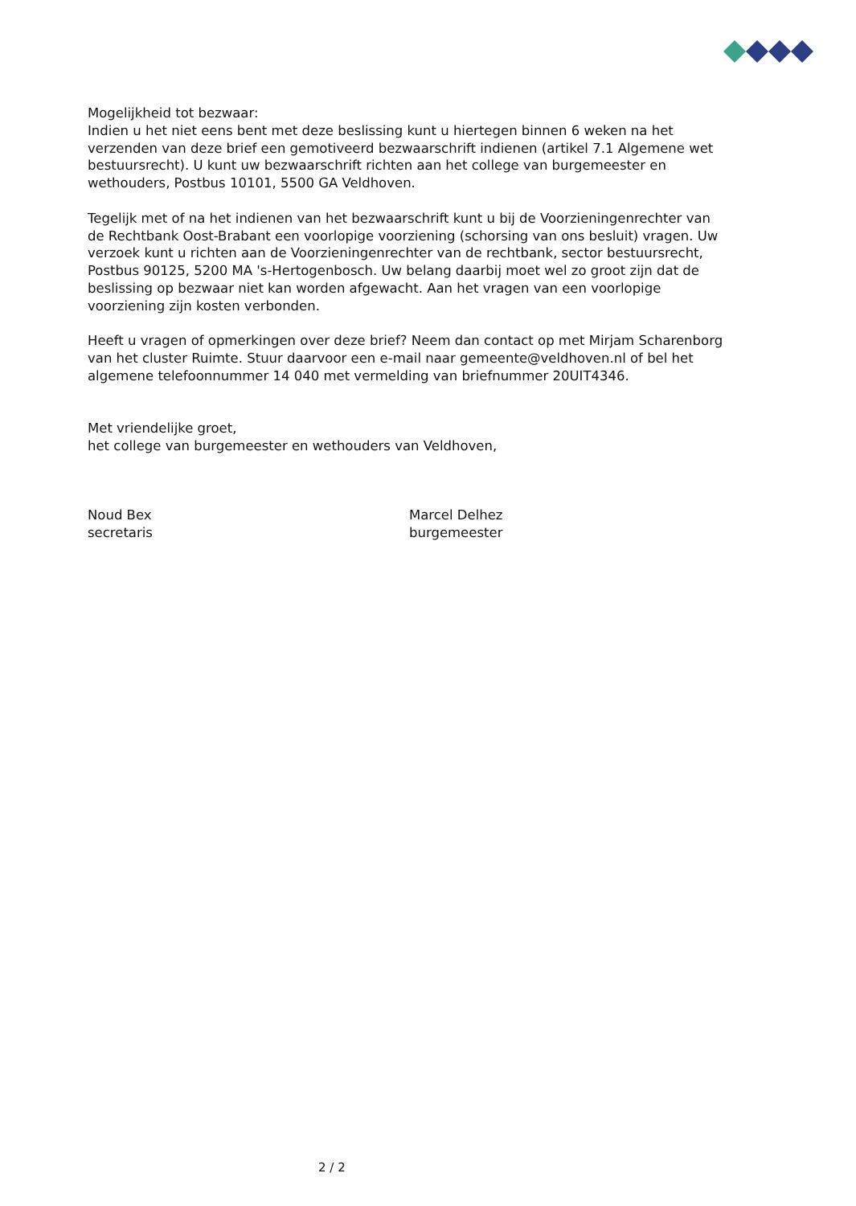Mogelijkheid tot bezwaar:
Indien u het niet eens bent met deze beslissing kunt u hiertegen binnen 6 weken na het verzenden van deze brief een gemotiveerd bezwaarschrift indienen (artikel 7.1 Algemene wet bestuursrecht). U kunt uw bezwaarschrift richten aan het college van burgemeester en wethouders, Postbus 10101, 5500 GA Veldhoven.
Tegelijk met of na het indienen van het bezwaarschrift kunt u bij de Voorzieningenrechter van de Rechtbank Oost-Brabant een voorlopige voorziening (schorsing van ons besluit) vragen. Uw verzoek kunt u richten aan de Voorzieningenrechter van de rechtbank, sector bestuursrecht, Postbus 90125, 5200 MA 's-Hertogenbosch. Uw belang daarbij moet wel zo groot zijn dat de beslissing op bezwaar niet kan worden afgewacht. Aan het vragen van een voorlopige voorziening zijn kosten verbonden.
Heeft u vragen of opmerkingen over deze brief? Neem dan contact op met Mirjam Scharenborg van het cluster Ruimte. Stuur daarvoor een e-mail naar gemeente@veldhoven.nl of bel het algemene telefoonnummer 14 040 met vermelding van briefnummer 20UIT4346.
Met vriendelijke groet,
het college van burgemeester en wethouders van Veldhoven,
Noud Bex
secretaris
Marcel Delhez
burgemeester
2 / 2